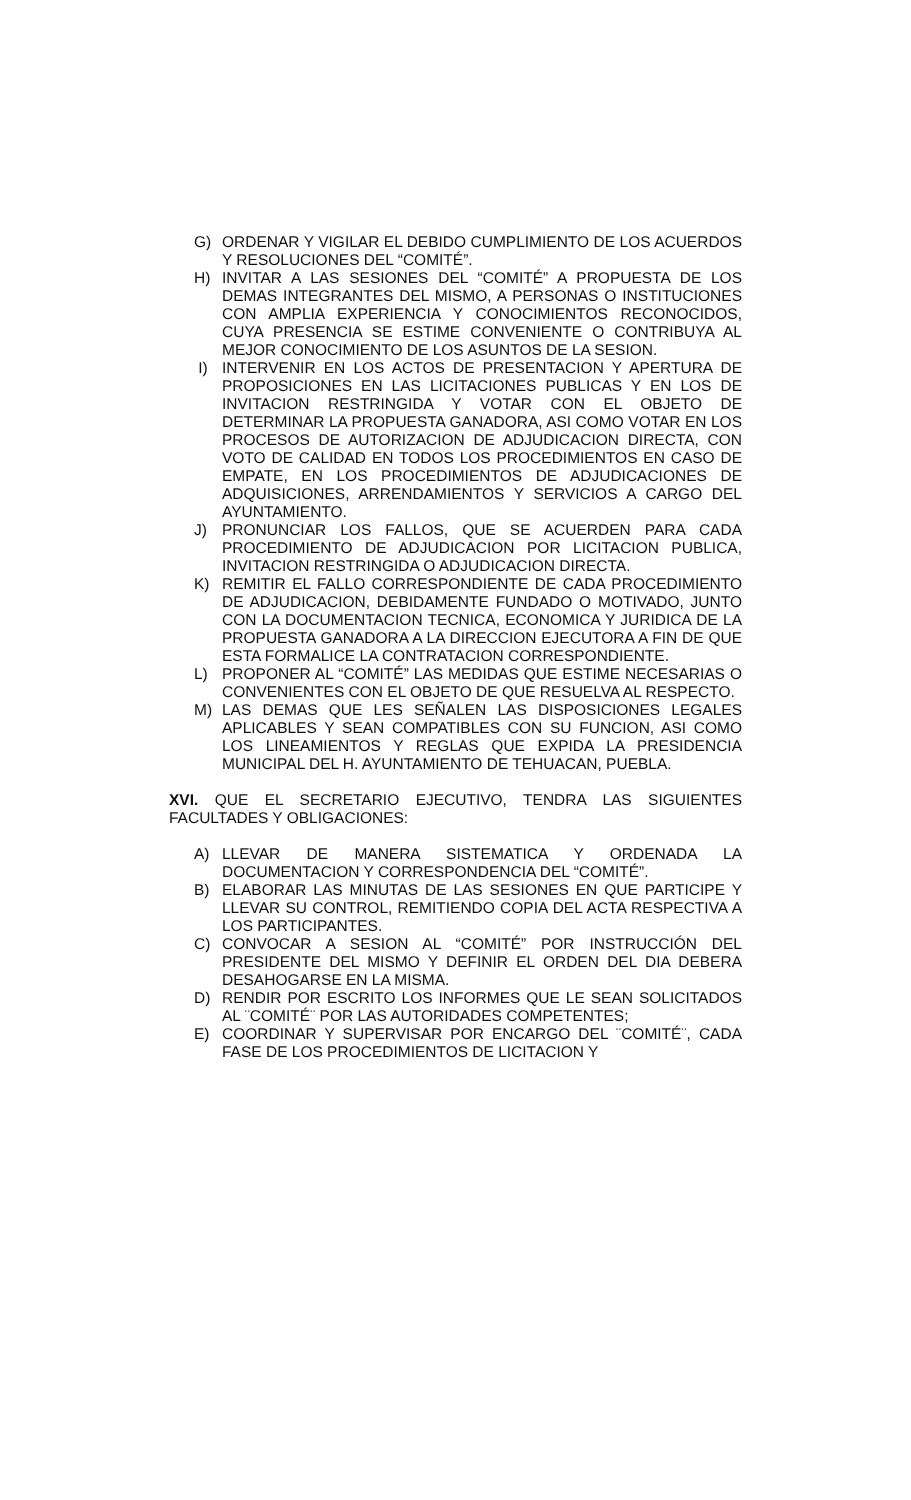G) ORDENAR Y VIGILAR EL DEBIDO CUMPLIMIENTO DE LOS ACUERDOS Y RESOLUCIONES DEL “COMITÉ”.
H) INVITAR A LAS SESIONES DEL “COMITÉ” A PROPUESTA DE LOS DEMAS INTEGRANTES DEL MISMO, A PERSONAS O INSTITUCIONES CON AMPLIA EXPERIENCIA Y CONOCIMIENTOS RECONOCIDOS, CUYA PRESENCIA SE ESTIME CONVENIENTE O CONTRIBUYA AL MEJOR CONOCIMIENTO DE LOS ASUNTOS DE LA SESION.
I) INTERVENIR EN LOS ACTOS DE PRESENTACION Y APERTURA DE PROPOSICIONES EN LAS LICITACIONES PUBLICAS Y EN LOS DE INVITACION RESTRINGIDA Y VOTAR CON EL OBJETO DE DETERMINAR LA PROPUESTA GANADORA, ASI COMO VOTAR EN LOS PROCESOS DE AUTORIZACION DE ADJUDICACION DIRECTA, CON VOTO DE CALIDAD EN TODOS LOS PROCEDIMIENTOS EN CASO DE EMPATE, EN LOS PROCEDIMIENTOS DE ADJUDICACIONES DE ADQUISICIONES, ARRENDAMIENTOS Y SERVICIOS A CARGO DEL AYUNTAMIENTO.
J) PRONUNCIAR LOS FALLOS, QUE SE ACUERDEN PARA CADA PROCEDIMIENTO DE ADJUDICACION POR LICITACION PUBLICA, INVITACION RESTRINGIDA O ADJUDICACION DIRECTA.
K) REMITIR EL FALLO CORRESPONDIENTE DE CADA PROCEDIMIENTO DE ADJUDICACION, DEBIDAMENTE FUNDADO O MOTIVADO, JUNTO CON LA DOCUMENTACION TECNICA, ECONOMICA Y JURIDICA DE LA PROPUESTA GANADORA A LA DIRECCION EJECUTORA A FIN DE QUE ESTA FORMALICE LA CONTRATACION CORRESPONDIENTE.
L) PROPONER AL “COMITÉ” LAS MEDIDAS QUE ESTIME NECESARIAS O CONVENIENTES CON EL OBJETO DE QUE RESUELVA AL RESPECTO.
M) LAS DEMAS QUE LES SEÑALEN LAS DISPOSICIONES LEGALES APLICABLES Y SEAN COMPATIBLES CON SU FUNCION, ASI COMO LOS LINEAMIENTOS Y REGLAS QUE EXPIDA LA PRESIDENCIA MUNICIPAL DEL H. AYUNTAMIENTO DE TEHUACAN, PUEBLA.
XVI. QUE EL SECRETARIO EJECUTIVO, TENDRA LAS SIGUIENTES FACULTADES Y OBLIGACIONES:
A) LLEVAR DE MANERA SISTEMATICA Y ORDENADA LA DOCUMENTACION Y CORRESPONDENCIA DEL “COMITÉ”.
B) ELABORAR LAS MINUTAS DE LAS SESIONES EN QUE PARTICIPE Y LLEVAR SU CONTROL, REMITIENDO COPIA DEL ACTA RESPECTIVA A LOS PARTICIPANTES.
C) CONVOCAR A SESION AL “COMITÉ” POR INSTRUCCIÓN DEL PRESIDENTE DEL MISMO Y DEFINIR EL ORDEN DEL DIA DEBERA DESAHOGARSE EN LA MISMA.
D) RENDIR POR ESCRITO LOS INFORMES QUE LE SEAN SOLICITADOS AL ¨COMITÉ¨ POR LAS AUTORIDADES COMPETENTES;
E) COORDINAR Y SUPERVISAR POR ENCARGO DEL ¨COMITÉ¨, CADA FASE DE LOS PROCEDIMIENTOS DE LICITACION Y